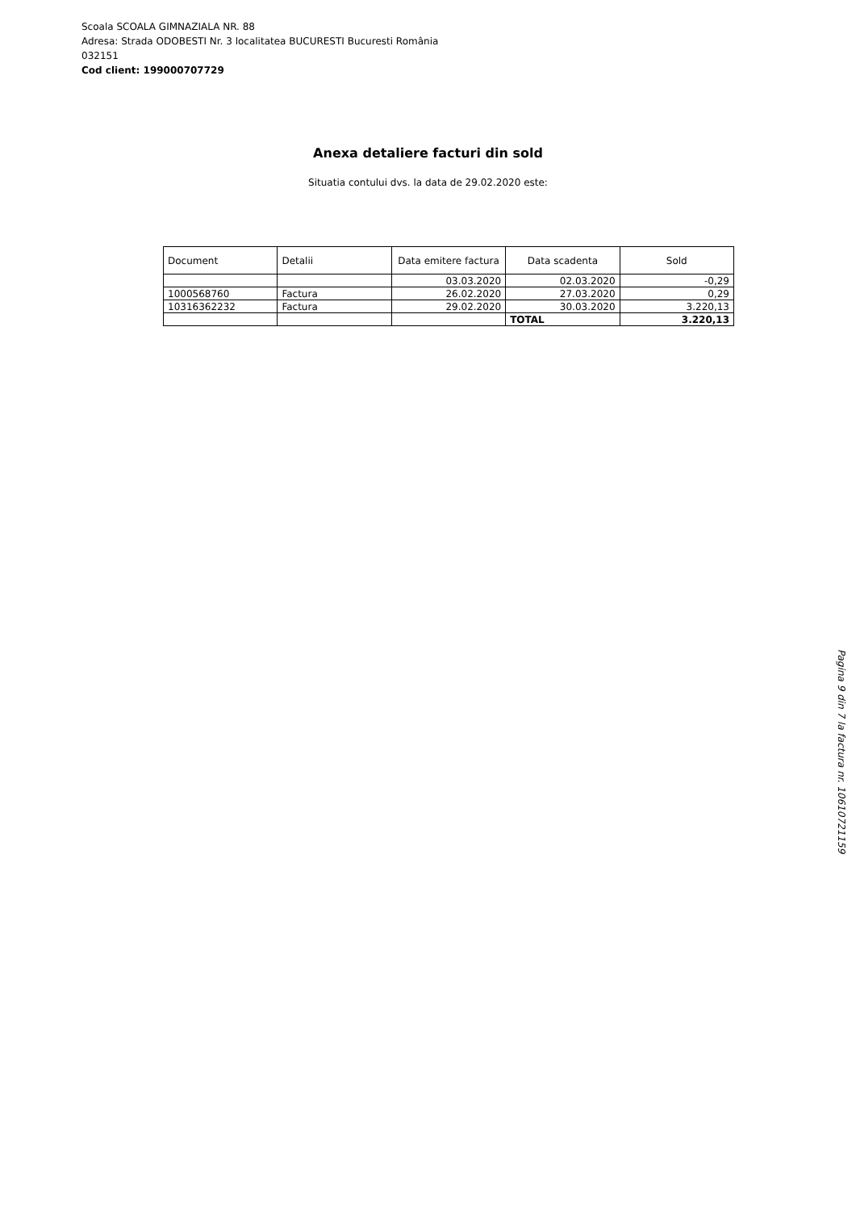Scoala SCOALA GIMNAZIALA NR. 88
Adresa: Strada ODOBESTI Nr. 3 localitatea BUCURESTI Bucuresti România
032151
Cod client: 199000707729
Anexa detaliere facturi din sold
Situatia contului dvs. la data de 29.02.2020 este:
| Document | Detalii | Data emitere factura | Data scadenta | Sold |
| --- | --- | --- | --- | --- |
| | | 03.03.2020 | 02.03.2020 | -0,29 |
| 1000568760 | Factura | 26.02.2020 | 27.03.2020 | 0,29 |
| 10316362232 | Factura | 29.02.2020 | 30.03.2020 | 3.220,13 |
| | | | TOTAL | 3.220,13 |
Pagina 9 din 7 la factura nr. 10610721159